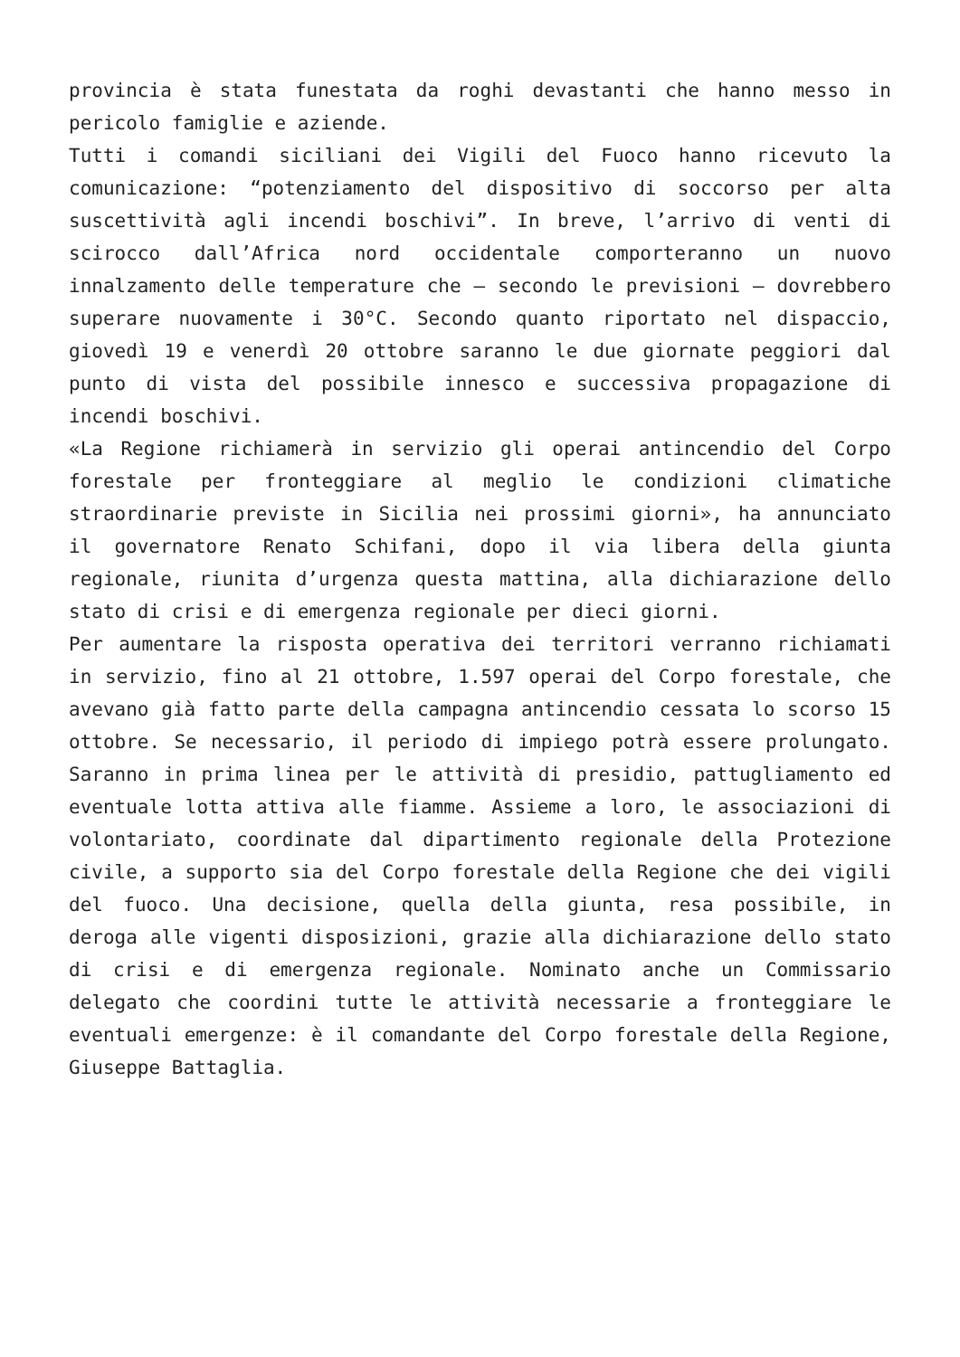provincia è stata funestata da roghi devastanti che hanno messo in pericolo famiglie e aziende.
Tutti i comandi siciliani dei Vigili del Fuoco hanno ricevuto la comunicazione: “potenziamento del dispositivo di soccorso per alta suscettività agli incendi boschivi”. In breve, l’arrivo di venti di scirocco dall’Africa nord occidentale comporteranno un nuovo innalzamento delle temperature che – secondo le previsioni – dovrebbero superare nuovamente i 30°C. Secondo quanto riportato nel dispaccio, giovedì 19 e venerdì 20 ottobre saranno le due giornate peggiori dal punto di vista del possibile innesco e successiva propagazione di incendi boschivi.
«La Regione richiamerà in servizio gli operai antincendio del Corpo forestale per fronteggiare al meglio le condizioni climatiche straordinarie previste in Sicilia nei prossimi giorni», ha annunciato il governatore Renato Schifani, dopo il via libera della giunta regionale, riunita d’urgenza questa mattina, alla dichiarazione dello stato di crisi e di emergenza regionale per dieci giorni.
Per aumentare la risposta operativa dei territori verranno richiamati in servizio, fino al 21 ottobre, 1.597 operai del Corpo forestale, che avevano già fatto parte della campagna antincendio cessata lo scorso 15 ottobre. Se necessario, il periodo di impiego potrà essere prolungato. Saranno in prima linea per le attività di presidio, pattugliamento ed eventuale lotta attiva alle fiamme. Assieme a loro, le associazioni di volontariato, coordinate dal dipartimento regionale della Protezione civile, a supporto sia del Corpo forestale della Regione che dei vigili del fuoco. Una decisione, quella della giunta, resa possibile, in deroga alle vigenti disposizioni, grazie alla dichiarazione dello stato di crisi e di emergenza regionale. Nominato anche un Commissario delegato che coordini tutte le attività necessarie a fronteggiare le eventuali emergenze: è il comandante del Corpo forestale della Regione, Giuseppe Battaglia.